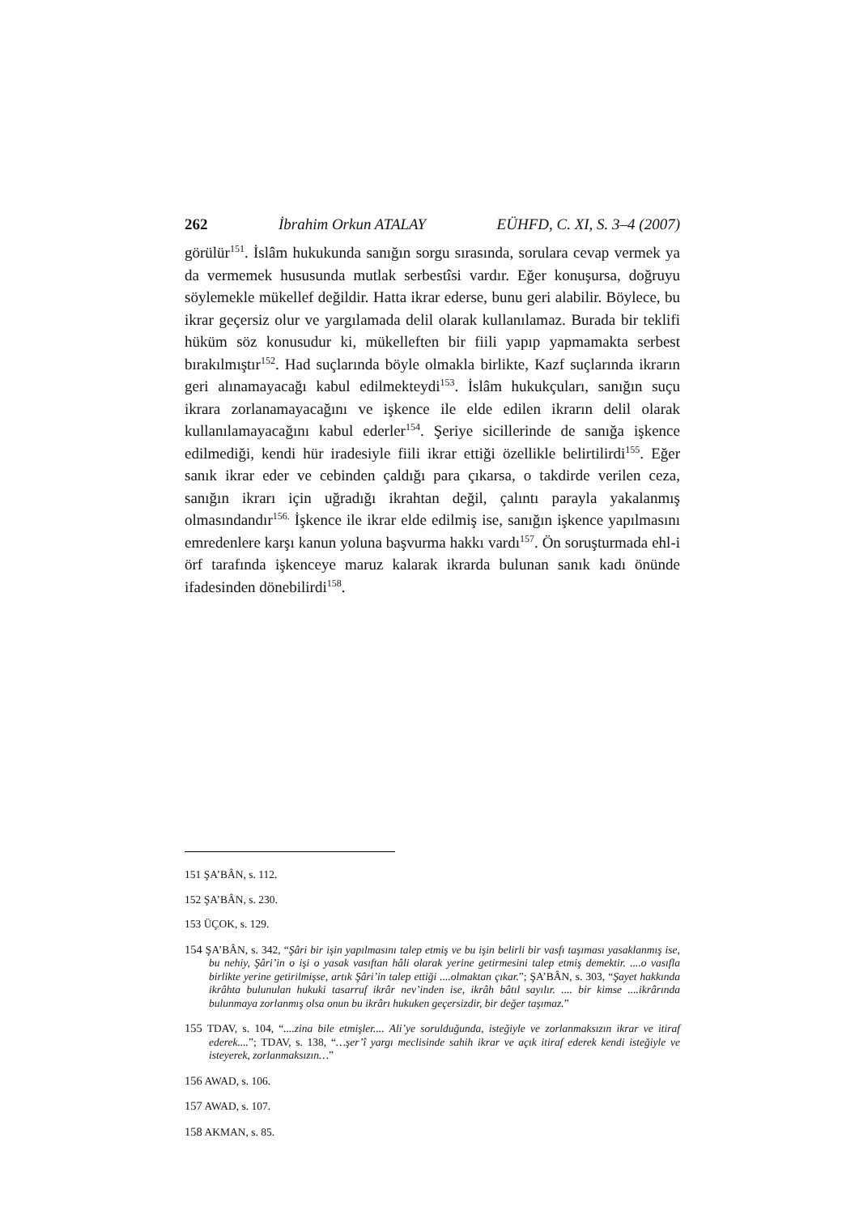262 İbrahim Orkun ATALAY EÜHFD, C. XI, S. 3–4 (2007)
görülür<sup>151</sup>. İslâm hukukunda sanığın sorgu sırasında, sorulara cevap vermek ya da vermemek hususunda mutlak serbestîsi vardır. Eğer konuşursa, doğruyu söylemekle mükellef değildir. Hatta ikrar ederse, bunu geri alabilir. Böylece, bu ikrar geçersiz olur ve yargılamada delil olarak kullanılamaz. Burada bir teklifi hüküm söz konusudur ki, mükelleften bir fiili yapıp yapmamakta serbest bırakılmıştır<sup>152</sup>. Had suçlarında böyle olmakla birlikte, Kazf suçlarında ikrarın geri alınamayacağı kabul edilmekteydi<sup>153</sup>. İslâm hukukçuları, sanığın suçu ikrara zorlanamayacağını ve işkence ile elde edilen ikrarın delil olarak kullanılamayacağını kabul ederler<sup>154</sup>. Şeriye sicillerinde de sanığa işkence edilmediği, kendi hür iradesiyle fiili ikrar ettiği özellikle belirtilirdi<sup>155</sup>. Eğer sanık ikrar eder ve cebinden çaldığı para çıkarsa, o takdirde verilen ceza, sanığın ikrarı için uğradığı ikrahtan değil, çalıntı parayla yakalanmış olmasındandır<sup>156.</sup> İşkence ile ikrar elde edilmiş ise, sanığın işkence yapılmasını emredenlere karşı kanun yoluna başvurma hakkı vardı<sup>157</sup>. Ön soruşturmada ehl-i örf tarafında işkenceye maruz kalarak ikrarda bulunan sanık kadı önünde ifadesinden dönebilirdi<sup>158</sup>.
151 ŞA’BÂN, s. 112.
152 ŞA’BÂN, s. 230.
153 ÜÇOK, s. 129.
154 ŞA’BÂN, s. 342, “Şâri bir işin yapılmasını talep etmiş ve bu işin belirli bir vasfı taşıması yasaklanmış ise, bu nehiy, Şâri’in o işi o yasak vasıftan hâli olarak yerine getirmesini talep etmiş demektir. ....o vasıfla birlikte yerine getirilmişse, artık Şâri’in talep ettiği ....olmaktan çıkar.”; ŞA’BÂN, s. 303, “Şayet hakkında ikrâhta bulunulan hukuki tasarruf ikrâr nev’inden ise, ikrâh bâtıl sayılır. .... bir kimse ....ikrârında bulunmaya zorlanmış olsa onun bu ikrârı hukuken geçersizdir, bir değer taşımaz.”
155 TDAV, s. 104, “....zina bile etmişler.... Ali’ye sorulduğunda, isteğiyle ve zorlanmaksızın ikrar ve itiraf ederek....”; TDAV, s. 138, “…şer’î yargı meclisinde sahih ikrar ve açık itiraf ederek kendi isteğiyle ve isteyerek, zorlanmaksızın…”
156 AWAD, s. 106.
157 AWAD, s. 107.
158 AKMAN, s. 85.